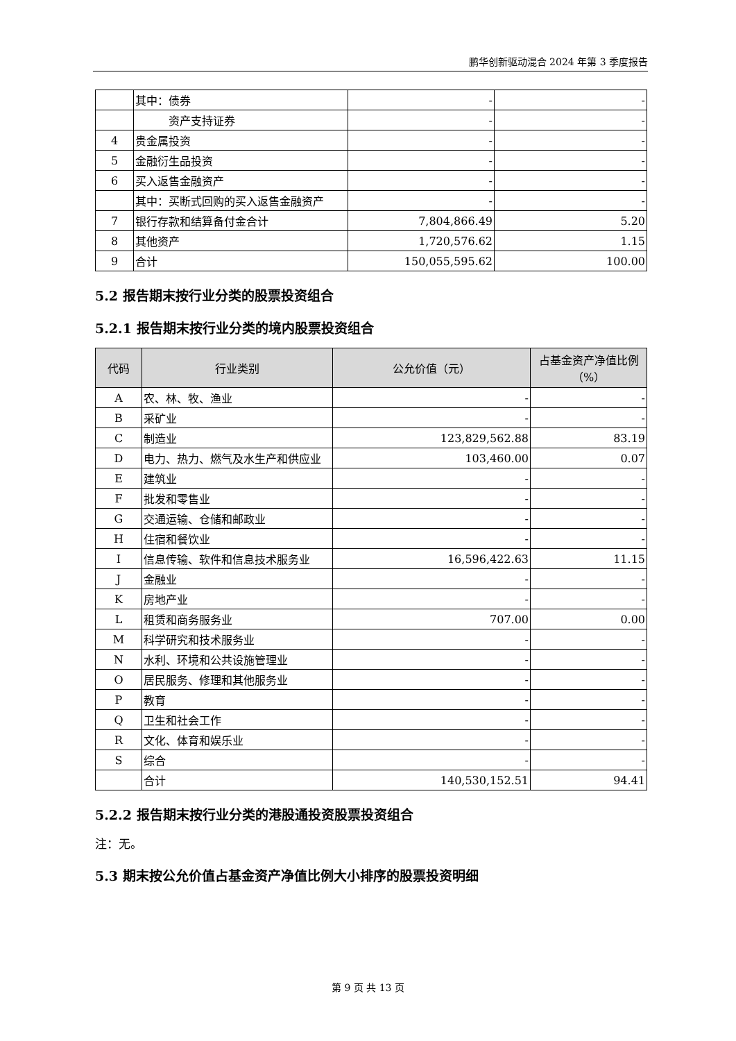鹏华创新驱动混合 2024 年第 3 季度报告
| | 其中：债券 | - | - |
| | 资产支持证券 | - | - |
| 4 | 贵金属投资 | - | - |
| 5 | 金融衍生品投资 | - | - |
| 6 | 买入返售金融资产 | - | - |
| | 其中：买断式回购的买入返售金融资产 | - | - |
| 7 | 银行存款和结算备付金合计 | 7,804,866.49 | 5.20 |
| 8 | 其他资产 | 1,720,576.62 | 1.15 |
| 9 | 合计 | 150,055,595.62 | 100.00 |
5.2 报告期末按行业分类的股票投资组合
5.2.1 报告期末按行业分类的境内股票投资组合
| 代码 | 行业类别 | 公允价值（元） | 占基金资产净值比例（%） |
| --- | --- | --- | --- |
| A | 农、林、牧、渔业 | - | - |
| B | 采矿业 | - | - |
| C | 制造业 | 123,829,562.88 | 83.19 |
| D | 电力、热力、燃气及水生产和供应业 | 103,460.00 | 0.07 |
| E | 建筑业 | - | - |
| F | 批发和零售业 | - | - |
| G | 交通运输、仓储和邮政业 | - | - |
| H | 住宿和餐饮业 | - | - |
| I | 信息传输、软件和信息技术服务业 | 16,596,422.63 | 11.15 |
| J | 金融业 | - | - |
| K | 房地产业 | - | - |
| L | 租赁和商务服务业 | 707.00 | 0.00 |
| M | 科学研究和技术服务业 | - | - |
| N | 水利、环境和公共设施管理业 | - | - |
| O | 居民服务、修理和其他服务业 | - | - |
| P | 教育 | - | - |
| Q | 卫生和社会工作 | - | - |
| R | 文化、体育和娱乐业 | - | - |
| S | 综合 | - | - |
| | 合计 | 140,530,152.51 | 94.41 |
5.2.2 报告期末按行业分类的港股通投资股票投资组合
注：无。
5.3 期末按公允价值占基金资产净值比例大小排序的股票投资明细
第 9 页 共 13 页